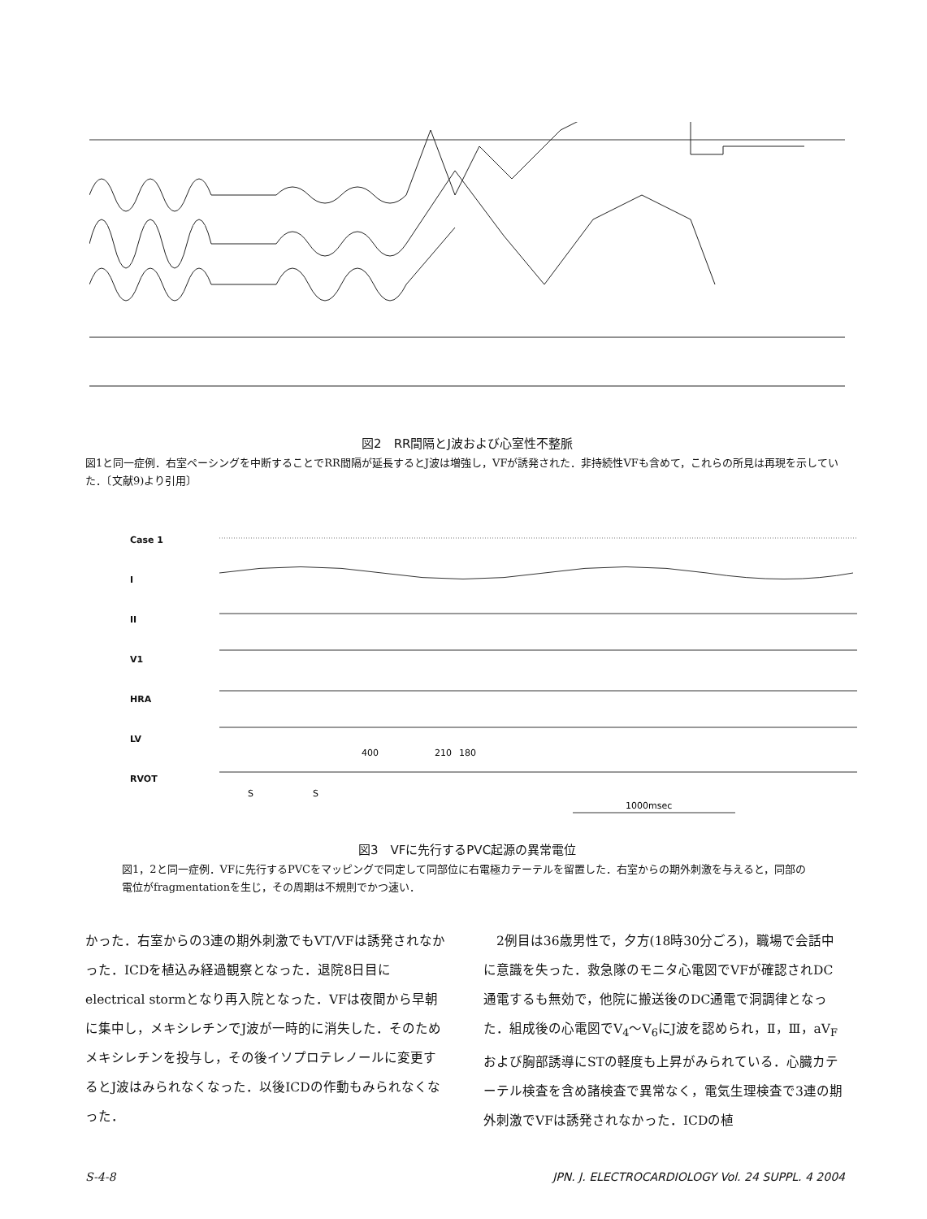図2　RR間隔とJ波および心室性不整脈
図1と同一症例．右室ペーシングを中断することでRR間隔が延長するとJ波は増強し，VFが誘発された．非持続性VFも含めて，これらの所見は再現を示していた．〔文献9)より引用〕
Case 1
I
II
V1
HRA
LV
RVOT
S
S
400
210
180
1000msec
図3　VFに先行するPVC起源の異常電位
図1，2と同一症例．VFに先行するPVCをマッピングで同定して同部位に右電極カテーテルを留置した．右室からの期外刺激を与えると，同部の電位がfragmentationを生じ，その周期は不規則でかつ速い．
かった．右室からの3連の期外刺激でもVT/VFは誘発されなかった．ICDを植込み経過観察となった．退院8日目にelectrical stormとなり再入院となった．VFは夜間から早朝に集中し，メキシレチンでJ波が一時的に消失した．そのためメキシレチンを投与し，その後イソプロテレノールに変更するとJ波はみられなくなった．以後ICDの作動もみられなくなった．
　2例目は36歳男性で，夕方(18時30分ごろ)，職場で会話中に意識を失った．救急隊のモニタ心電図でVFが確認されDC通電するも無効で，他院に搬送後のDC通電で洞調律となった．組成後の心電図でV<sub>4</sub>～V<sub>6</sub>にJ波を認められ，Ⅱ，Ⅲ，aV<sub>F</sub>および胸部誘導にSTの軽度も上昇がみられている．心臓カテーテル検査を含め諸検査で異常なく，電気生理検査で3連の期外刺激でVFは誘発されなかった．ICDの植
S-4-8 JPN. J. ELECTROCARDIOLOGY Vol. 24 SUPPL. 4 2004